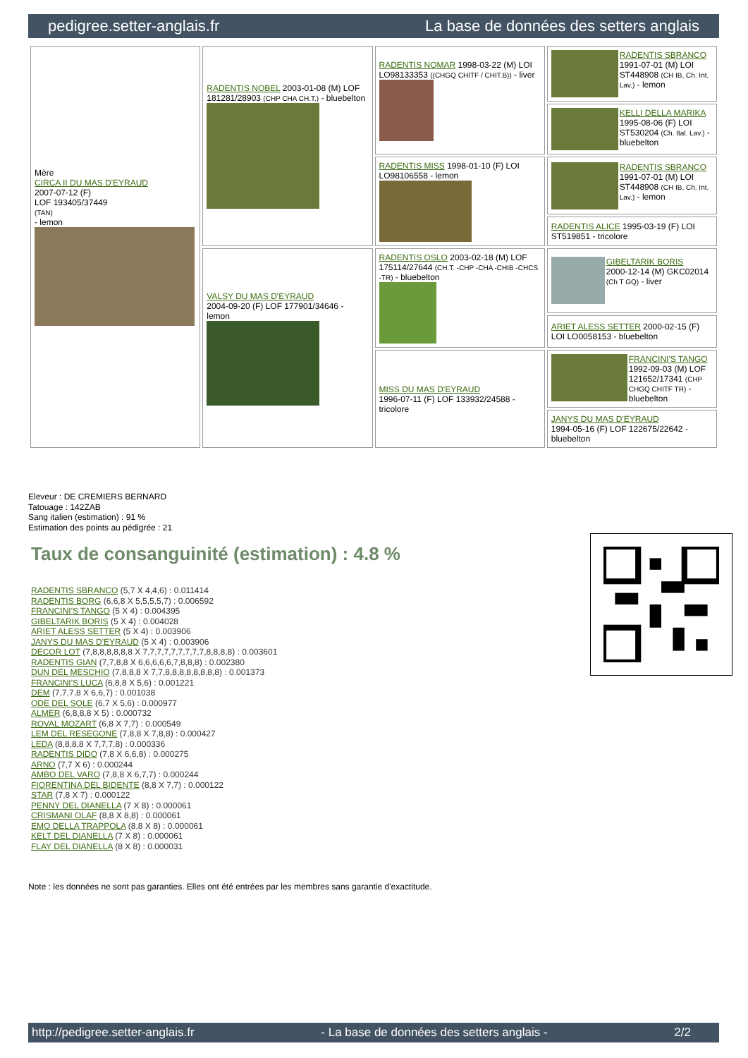pedigree.setter-anglais.fr La base de données des setters anglais
| Mère CIRCA II DU MAS D'EYRAUD 2007-07-12 (F) LOF 193405/37449 (TAN) - lemon | RADENTIS NOBEL 2003-01-08 (M) LOF 181281/28903 (CHP CHA CH.T.) - bluebelton | RADENTIS NOMAR 1998-03-22 (M) LOI LO98133353 ((CHGQ CHITF / CHIT.B)) - liver | RADENTIS SBRANCO 1991-07-01 (M) LOI ST448908 (CH IB, Ch. Int. Lav.) - lemon |
| | | | KELLI DELLA MARIKA 1995-08-06 (F) LOI ST530204 (Ch. Ital. Lav.) - bluebelton |
| | | RADENTIS MISS 1998-01-10 (F) LOI LO98106558 - lemon | RADENTIS SBRANCO 1991-07-01 (M) LOI ST448908 (CH IB, Ch. Int. Lav.) - lemon |
| | | | RADENTIS ALICE 1995-03-19 (F) LOI ST519851 - tricolore |
| | VALSY DU MAS D'EYRAUD 2004-09-20 (F) LOF 177901/34646 - lemon | RADENTIS OSLO 2003-02-18 (M) LOF 175114/27644 (CH.T. -CHP -CHA -CHIB -CHCS -TR) - bluebelton | GIBELTARIK BORIS 2000-12-14 (M) GKC02014 (Ch T GQ) - liver |
| | | | ARIET ALESS SETTER 2000-02-15 (F) LOI LO0058153 - bluebelton |
| | | MISS DU MAS D'EYRAUD 1996-07-11 (F) LOF 133932/24588 - tricolore | FRANCINI'S TANGO 1992-09-03 (M) LOF 121652/17341 (CHP CHGQ CHITF TR) - bluebelton |
| | | | JANYS DU MAS D'EYRAUD 1994-05-16 (F) LOF 122675/22642 - bluebelton |
Eleveur : DE CREMIERS BERNARD
Tatouage : 142ZAB
Sang italien (estimation) : 91 %
Estimation des points au pédigrée : 21
Taux de consanguinité (estimation) : 4.8 %
RADENTIS SBRANCO (5,7 X 4,4,6) : 0.011414
RADENTIS BORG (6,6,8 X 5,5,5,5,7) : 0.006592
FRANCINI'S TANGO (5 X 4) : 0.004395
GIBELTARIK BORIS (5 X 4) : 0.004028
ARIET ALESS SETTER (5 X 4) : 0.003906
JANYS DU MAS D'EYRAUD (5 X 4) : 0.003906
DECOR LOT (7,8,8,8,8,8,8 X 7,7,7,7,7,7,7,7,7,8,8,8,8) : 0.003601
RADENTIS GIAN (7,7,8,8 X 6,6,6,6,6,7,8,8,8) : 0.002380
DUN DEL MESCHIO (7,8,8,8 X 7,7,8,8,8,8,8,8,8,8) : 0.001373
FRANCINI'S LUCA (6,8,8 X 5,6) : 0.001221
DEM (7,7,7,8 X 6,6,7) : 0.001038
ODE DEL SOLE (6,7 X 5,6) : 0.000977
ALMER (6,8,8,8 X 5) : 0.000732
ROVAL MOZART (6,8 X 7,7) : 0.000549
LEM DEL RESEGONE (7,8,8 X 7,8,8) : 0.000427
LEDA (8,8,8,8 X 7,7,7,8) : 0.000336
RADENTIS DIDO (7,8 X 6,6,8) : 0.000275
ARNO (7,7 X 6) : 0.000244
AMBO DEL VARO (7,8,8 X 6,7,7) : 0.000244
FIORENTINA DEL BIDENTE (8,8 X 7,7) : 0.000122
STAR (7,8 X 7) : 0.000122
PENNY DEL DIANELLA (7 X 8) : 0.000061
CRISMANI OLAF (8,8 X 8,8) : 0.000061
EMO DELLA TRAPPOLA (8,8 X 8) : 0.000061
KELT DEL DIANELLA (7 X 8) : 0.000061
FLAY DEL DIANELLA (8 X 8) : 0.000031
Note : les données ne sont pas garanties. Elles ont été entrées par les membres sans garantie d'exactitude.
http://pedigree.setter-anglais.fr - La base de données des setters anglais - 2/2